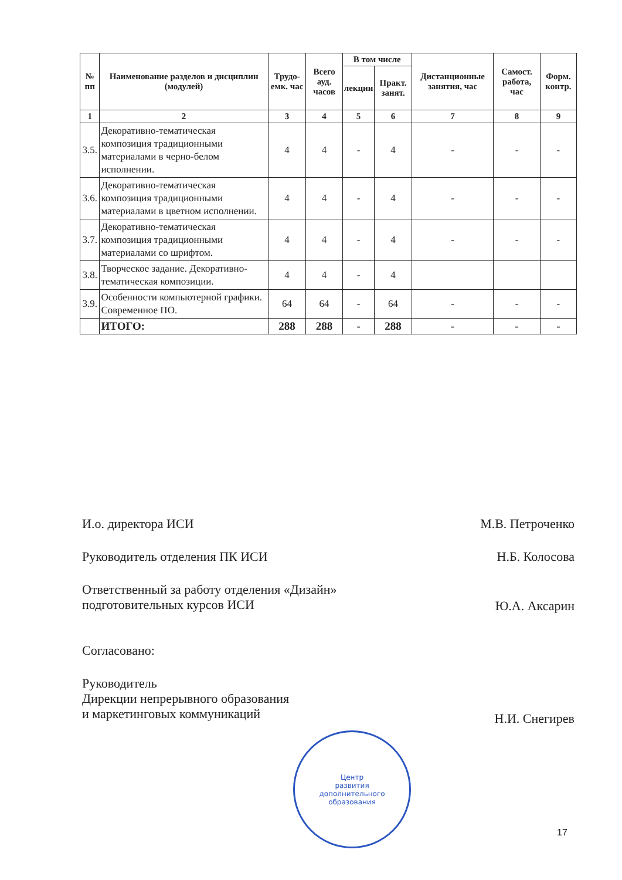| № пп | Наименование разделов и дисциплин (модулей) | Трудо-емк. час | Всего ауд. часов | В том числе | | Дистанционные занятия, час | Самост. работа, час | Форм. контр. |
| --- | --- | --- | --- | --- | --- | --- | --- | --- |
| | | | | лекции | Практ. занят. | | | |
| 1 | 2 | 3 | 4 | 5 | 6 | 7 | 8 | 9 |
| 3.5. | Декоративно-тематическая композиция традиционными материалами в черно-белом исполнении. | 4 | 4 | - | 4 | - | - | - |
| 3.6. | Декоративно-тематическая композиция традиционными материалами в цветном исполнении. | 4 | 4 | - | 4 | - | - | - |
| 3.7. | Декоративно-тематическая композиция традиционными материалами со шрифтом. | 4 | 4 | - | 4 | - | - | - |
| 3.8. | Творческое задание. Декоративно-тематическая композиции. | 4 | 4 | - | 4 | | | |
| 3.9. | Особенности компьютерной графики. Современное ПО. | 64 | 64 | - | 64 | - | - | - |
| | ИТОГО: | 288 | 288 | - | 288 | - | - | - |
И.о. директора ИСИ М.В. Петроченко
Руководитель отделения ПК ИСИ Н.Б. Колосова
Ответственный за работу отделения «Дизайн»
подготовительных курсов ИСИ Ю.А. Аксарин
Согласовано:
Руководитель
Дирекции непрерывного образования
и маркетинговых коммуникаций Н.И. Снегирев
Центр
развития
дополнительного
образования
17